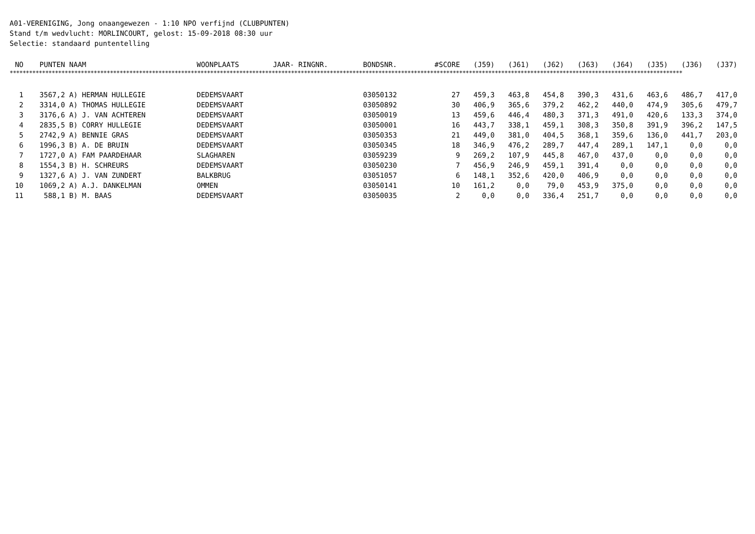A01-VERENIGING, Jong onaangewezen - 1:10 NPO verfijnd (CLUBPUNTEN)
Stand t/m wedvlucht: MORLINCOURT, gelost: 15-09-2018 08:30 uur
Selectie: standaard puntentelling
| NO | PUNTEN | NAAM | WOONPLAATS | JAAR- RINGNR. | BONDSNR. | #SCORE | (J59) | (J61) | (J62) | (J63) | (J64) | (J35) | (J36) | (J37) |
| --- | --- | --- | --- | --- | --- | --- | --- | --- | --- | --- | --- | --- | --- | --- |
| **************************************************************************************************************************************************************************************************************** | | | | | | | | | | | | | | |
| 1 | 3567,2 | A) HERMAN HULLEGIE | DEDEMSVAART | | 03050132 | 27 | 459,3 | 463,8 | 454,8 | 390,3 | 431,6 | 463,6 | 486,7 | 417,0 |
| 2 | 3314,0 | A) THOMAS HULLEGIE | DEDEMSVAART | | 03050892 | 30 | 406,9 | 365,6 | 379,2 | 462,2 | 440,0 | 474,9 | 305,6 | 479,7 |
| 3 | 3176,6 | A) J. VAN ACHTEREN | DEDEMSVAART | | 03050019 | 13 | 459,6 | 446,4 | 480,3 | 371,3 | 491,0 | 420,6 | 133,3 | 374,0 |
| 4 | 2835,5 | B) CORRY HULLEGIE | DEDEMSVAART | | 03050001 | 16 | 443,7 | 338,1 | 459,1 | 308,3 | 350,8 | 391,9 | 396,2 | 147,5 |
| 5 | 2742,9 | A) BENNIE GRAS | DEDEMSVAART | | 03050353 | 21 | 449,0 | 381,0 | 404,5 | 368,1 | 359,6 | 136,0 | 441,7 | 203,0 |
| 6 | 1996,3 | B) A. DE BRUIN | DEDEMSVAART | | 03050345 | 18 | 346,9 | 476,2 | 289,7 | 447,4 | 289,1 | 147,1 | 0,0 | 0,0 |
| 7 | 1727,0 | A) FAM PAARDEHAAR | SLAGHAREN | | 03059239 | 9 | 269,2 | 107,9 | 445,8 | 467,0 | 437,0 | 0,0 | 0,0 | 0,0 |
| 8 | 1554,3 | B) H. SCHREURS | DEDEMSVAART | | 03050230 | 7 | 456,9 | 246,9 | 459,1 | 391,4 | 0,0 | 0,0 | 0,0 | 0,0 |
| 9 | 1327,6 | A) J. VAN ZUNDERT | BALKBRUG | | 03051057 | 6 | 148,1 | 352,6 | 420,0 | 406,9 | 0,0 | 0,0 | 0,0 | 0,0 |
| 10 | 1069,2 | A) A.J. DANKELMAN | OMMEN | | 03050141 | 10 | 161,2 | 0,0 | 79,0 | 453,9 | 375,0 | 0,0 | 0,0 | 0,0 |
| 11 | 588,1 | B) M. BAAS | DEDEMSVAART | | 03050035 | 2 | 0,0 | 0,0 | 336,4 | 251,7 | 0,0 | 0,0 | 0,0 | 0,0 |